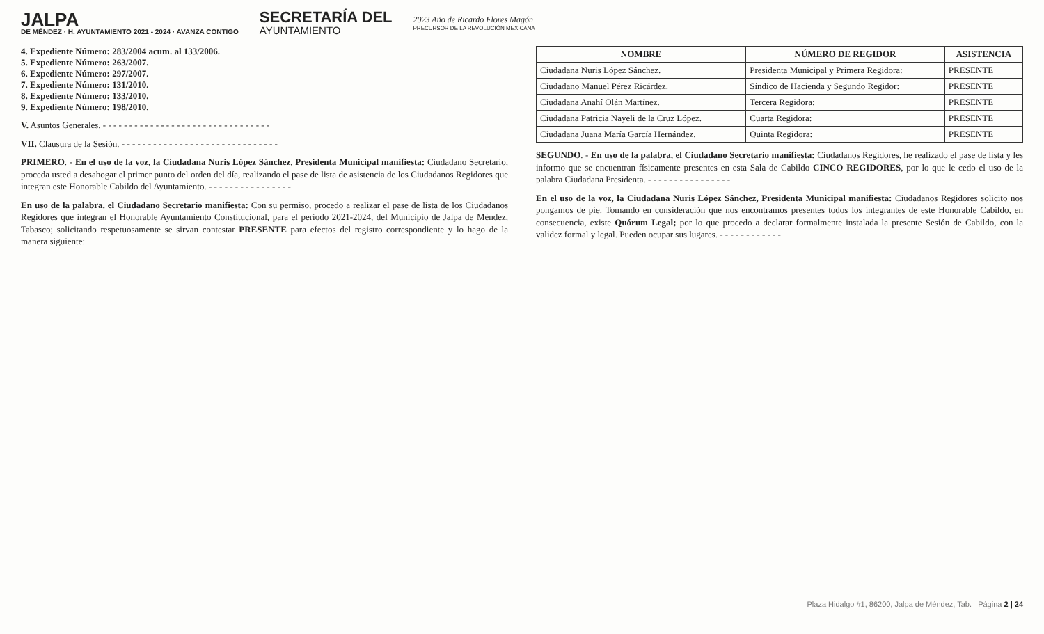JALPA
DE MÉNDEZ · H. AYUNTAMIENTO 2021 - 2024 · AVANZA CONTIGO
SECRETARÍA DEL
AYUNTAMIENTO
2023 Año de Ricardo Flores Magón
PRECURSOR DE LA REVOLUCIÓN MEXICANA
4. Expediente Número: 283/2004 acum. al 133/2006.
5. Expediente Número: 263/2007.
6. Expediente Número: 297/2007.
7. Expediente Número: 131/2010.
8. Expediente Número: 133/2010.
9. Expediente Número: 198/2010.
V. Asuntos Generales. - - - - - - - - - - - - - - - - - - - - - - - - - - - - - - - -
VII. Clausura de la Sesión. - - - - - - - - - - - - - - - - - - - - - - - - - - - - - -
PRIMERO. - En el uso de la voz, la Ciudadana Nuris López Sánchez, Presidenta Municipal manifiesta: Ciudadano Secretario, proceda usted a desahogar el primer punto del orden del día, realizando el pase de lista de asistencia de los Ciudadanos Regidores que integran este Honorable Cabildo del Ayuntamiento. - - - - - - - - - - - - - - - -
En uso de la palabra, el Ciudadano Secretario manifiesta: Con su permiso, procedo a realizar el pase de lista de los Ciudadanos Regidores que integran el Honorable Ayuntamiento Constitucional, para el periodo 2021-2024, del Municipio de Jalpa de Méndez, Tabasco; solicitando respetuosamente se sirvan contestar PRESENTE para efectos del registro correspondiente y lo hago de la manera siguiente:
| NOMBRE | NÚMERO DE REGIDOR | ASISTENCIA |
| --- | --- | --- |
| Ciudadana Nuris López Sánchez. | Presidenta Municipal y Primera Regidora: | PRESENTE |
| Ciudadano Manuel Pérez Ricárdez. | Síndico de Hacienda y Segundo Regidor: | PRESENTE |
| Ciudadana Anahí Olán Martínez. | Tercera Regidora: | PRESENTE |
| Ciudadana Patricia Nayeli de la Cruz López. | Cuarta Regidora: | PRESENTE |
| Ciudadana Juana María García Hernández. | Quinta Regidora: | PRESENTE |
SEGUNDO. - En uso de la palabra, el Ciudadano Secretario manifiesta: Ciudadanos Regidores, he realizado el pase de lista y les informo que se encuentran físicamente presentes en esta Sala de Cabildo CINCO REGIDORES, por lo que le cedo el uso de la palabra Ciudadana Presidenta. - - - - - - - - - - - - - - - -
En el uso de la voz, la Ciudadana Nuris López Sánchez, Presidenta Municipal manifiesta: Ciudadanos Regidores solicito nos pongamos de pie. Tomando en consideración que nos encontramos presentes todos los integrantes de este Honorable Cabildo, en consecuencia, existe Quórum Legal; por lo que procedo a declarar formalmente instalada la presente Sesión de Cabildo, con la validez formal y legal. Pueden ocupar sus lugares. - - - - - - - - - - - -
Plaza Hidalgo #1, 86200, Jalpa de Méndez, Tab. Página 2 | 24